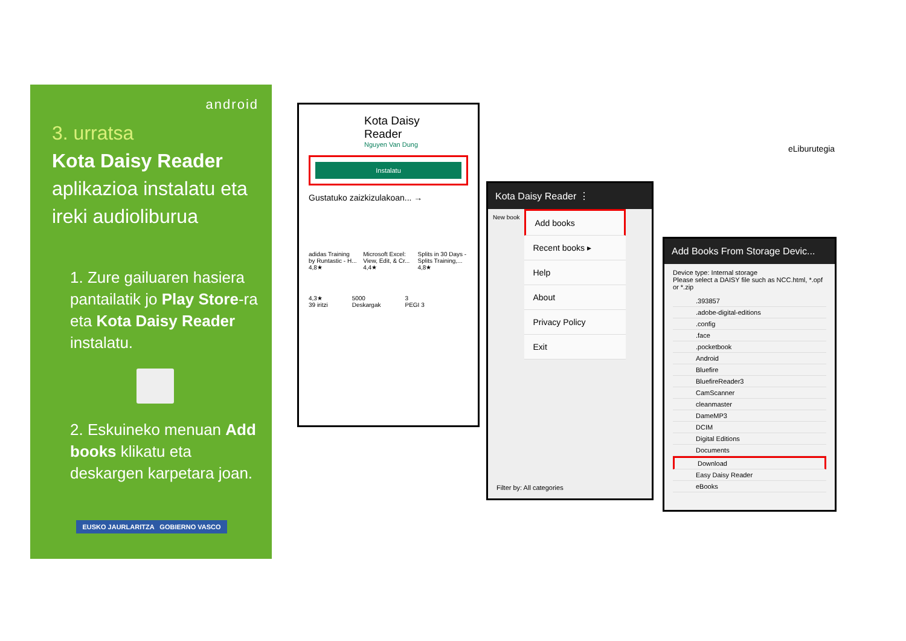android
3. urratsa
Kota Daisy Reader
aplikazioa instalatu eta ireki audioliburua
1. Zure gailuaren hasiera pantailatik jo Play Store-ra eta Kota Daisy Reader instalatu.
2. Eskuineko menuan Add books klikatu eta deskargen karpetara joan.
EUSKO JAURLARITZA GOBIERNO VASCO
Kota Daisy
Reader
Nguyen Van Dung
Instalatu
Gustatuko zaizkizulakoan... →
adidas Training by Runtastic - H... 4,8★ Microsoft Excel: View, Edit, & Cr... 4,4★ Splits in 30 Days - Splits Training,... 4,8★
4,3★
39 iritzi 5000
Deskargak 3
PEGI 3
Kota Daisy Reader ⋮
New book
Add books
Recent books ▸
Help
About
Privacy Policy
Exit
Filter by: All categories
Add Books From Storage Devic...
Device type: Internal storage
Please select a DAISY file such as NCC.html, *.opf or *.zip
.393857
.adobe-digital-editions
.config
.face
.pocketbook
Android
Bluefire
BluefireReader3
CamScanner
cleanmaster
DameMP3
DCIM
Digital Editions
Documents
Download
Easy Daisy Reader
eBooks
eLiburutegia